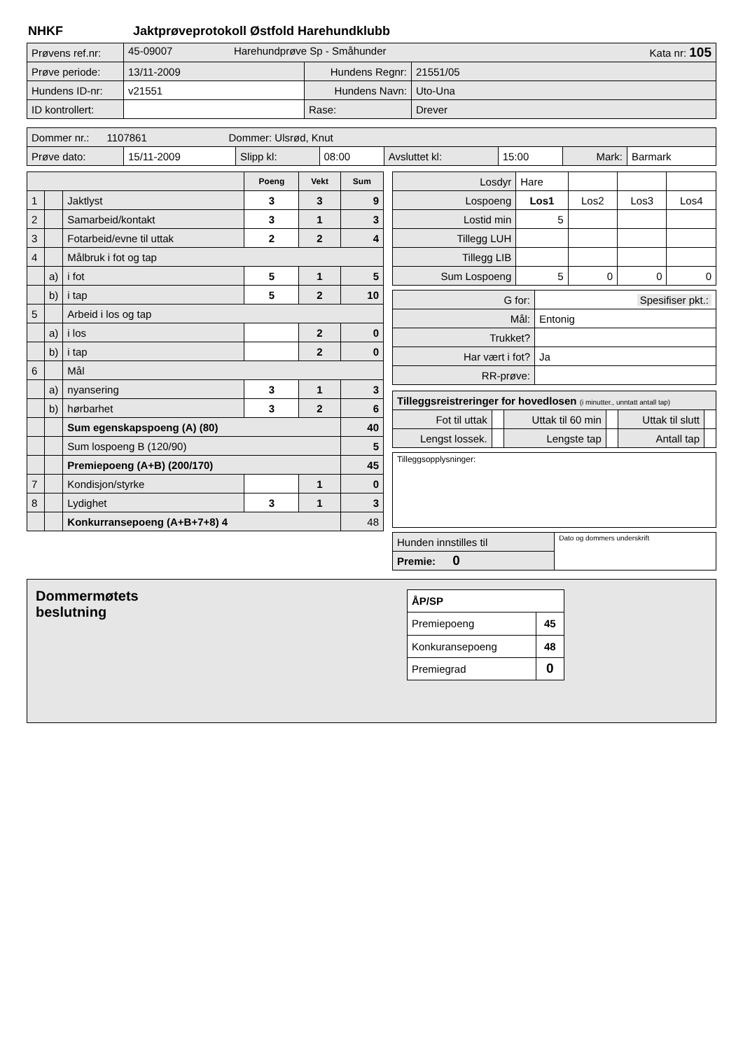NHKF Jaktprøveprotokoll Østfold Harehundklubb
| Prøvens ref.nr: | 45-09007 Harehundprøve Sp - Småhunder Kata nr: 105 | | |
| Prøve periode: | 13/11-2009 | Hundens Regnr: | 21551/05 |
| Hundens ID-nr: | v21551 | Hundens Navn: | Uto-Una |
| ID kontrollert: | | Rase: | Drever |
| Dommer nr.: 1107861 Dommer: Ulsrød, Knut | | | | | | | |
| Prøve dato: | 15/11-2009 | Slipp kl: | 08:00 | Avsluttet kl: | 15:00 | Mark: | Barmark |
| | | | Poeng | Vekt | Sum |
| 1 | | Jaktlyst | 3 | 3 | 9 |
| 2 | | Samarbeid/kontakt | 3 | 1 | 3 |
| 3 | | Fotarbeid/evne til uttak | 2 | 2 | 4 |
| 4 | | Målbruk i fot og tap | | | |
| | a) | i fot | 5 | 1 | 5 |
| | b) | i tap | 5 | 2 | 10 |
| 5 | | Arbeid i los og tap | | | |
| | a) | i los | | 2 | 0 |
| | b) | i tap | | 2 | 0 |
| 6 | | Mål | | | |
| | a) | nyansering | 3 | 1 | 3 |
| | b) | hørbarhet | 3 | 2 | 6 |
| | | Sum egenskapspoeng (A) (80) | | | 40 |
| | | Sum lospoeng B (120/90) | | | 5 |
| | | Premiepoeng (A+B) (200/170) | | | 45 |
| 7 | | Kondisjon/styrke | | 1 | 0 |
| 8 | | Lydighet | 3 | 1 | 3 |
| | | Konkurransepoeng (A+B+7+8) 4 | | | 48 |
| Losdyr | Hare | | | |
| Lospoeng | Los1 | Los2 | Los3 | Los4 |
| Lostid min | 5 | | | |
| Tillegg LUH | | | | |
| Tillegg LIB | | | | |
| Sum Lospoeng | 5 | 0 | 0 | 0 |
| G for: | Spesifiser pkt.: |
| Mål: | Entonig |
| Trukket? | |
| Har vært i fot? | Ja |
| RR-prøve: | |
| Tilleggsreistreringer for hovedlosen (i minutter., unntatt antall tap) | | | | | |
| Fot til uttak | | Uttak til 60 min | | Uttak til slutt | |
| Lengst lossek. | | Lengste tap | | Antall tap | |
Tilleggsopplysninger:
| Hunden innstilles til | Dato og dommers underskrift |
| Premie: 0 | |
Dommermøtets
beslutning
| ÅP/SP | |
| Premiepoeng | 45 |
| Konkuransepoeng | 48 |
| Premiegrad | 0 |